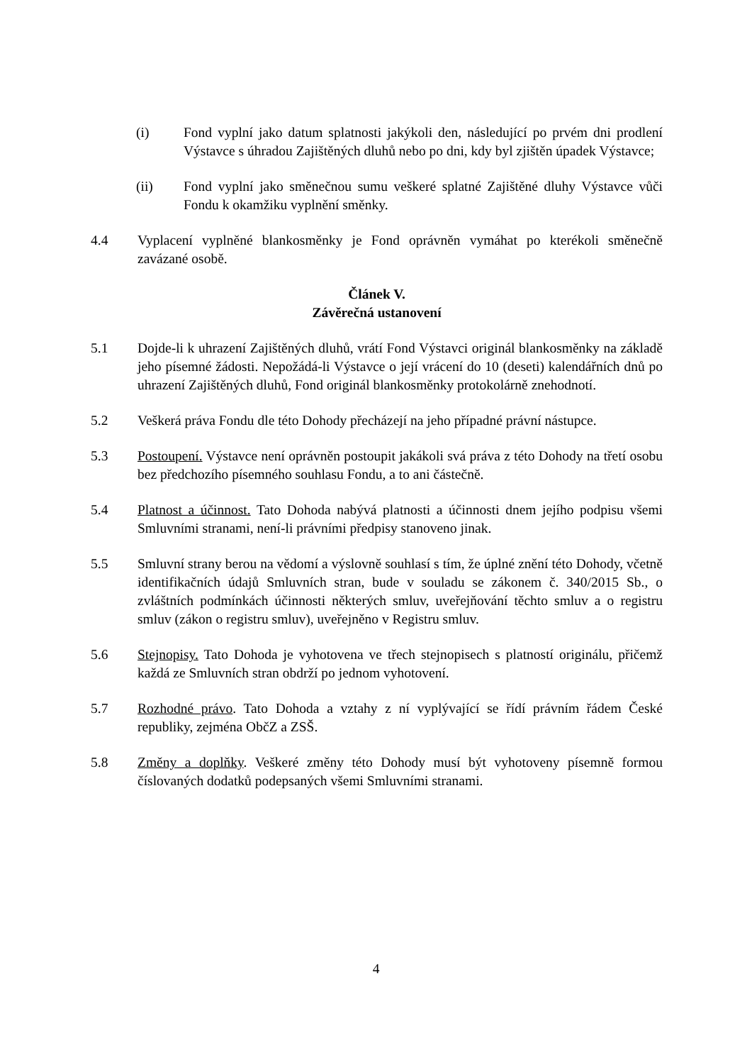(i) Fond vyplní jako datum splatnosti jakýkoli den, následující po prvém dni prodlení Výstavce s úhradou Zajištěných dluhů nebo po dni, kdy byl zjištěn úpadek Výstavce;
(ii) Fond vyplní jako směnečnou sumu veškeré splatné Zajištěné dluhy Výstavce vůči Fondu k okamžiku vyplnění směnky.
4.4 Vyplacení vyplněné blankosměnky je Fond oprávněn vymáhat po kterékoli směnečně zavázané osobě.
Článek V.
Závěrečná ustanovení
5.1 Dojde-li k uhrazení Zajištěných dluhů, vrátí Fond Výstavci originál blankosměnky na základě jeho písemné žádosti. Nepožádá-li Výstavce o její vrácení do 10 (deseti) kalendářních dnů po uhrazení Zajištěných dluhů, Fond originál blankosměnky protokolárně znehodnotí.
5.2 Veškerá práva Fondu dle této Dohody přecházejí na jeho případné právní nástupce.
5.3 Postoupení. Výstavce není oprávněn postoupit jakákoli svá práva z této Dohody na třetí osobu bez předchozího písemného souhlasu Fondu, a to ani částečně.
5.4 Platnost a účinnost. Tato Dohoda nabývá platnosti a účinnosti dnem jejího podpisu všemi Smluvními stranami, není-li právními předpisy stanoveno jinak.
5.5 Smluvní strany berou na vědomí a výslovně souhlasí s tím, že úplné znění této Dohody, včetně identifikačních údajů Smluvních stran, bude v souladu se zákonem č. 340/2015 Sb., o zvláštních podmínkách účinnosti některých smluv, uveřejňování těchto smluv a o registru smluv (zákon o registru smluv), uveřejněno v Registru smluv.
5.6 Stejnopisy. Tato Dohoda je vyhotovena ve třech stejnopisech s platností originálu, přičemž každá ze Smluvních stran obdrží po jednom vyhotovení.
5.7 Rozhodné právo. Tato Dohoda a vztahy z ní vyplývající se řídí právním řádem České republiky, zejména ObčZ a ZSŠ.
5.8 Změny a doplňky. Veškeré změny této Dohody musí být vyhotoveny písemně formou číslovaných dodatků podepsaných všemi Smluvními stranami.
4